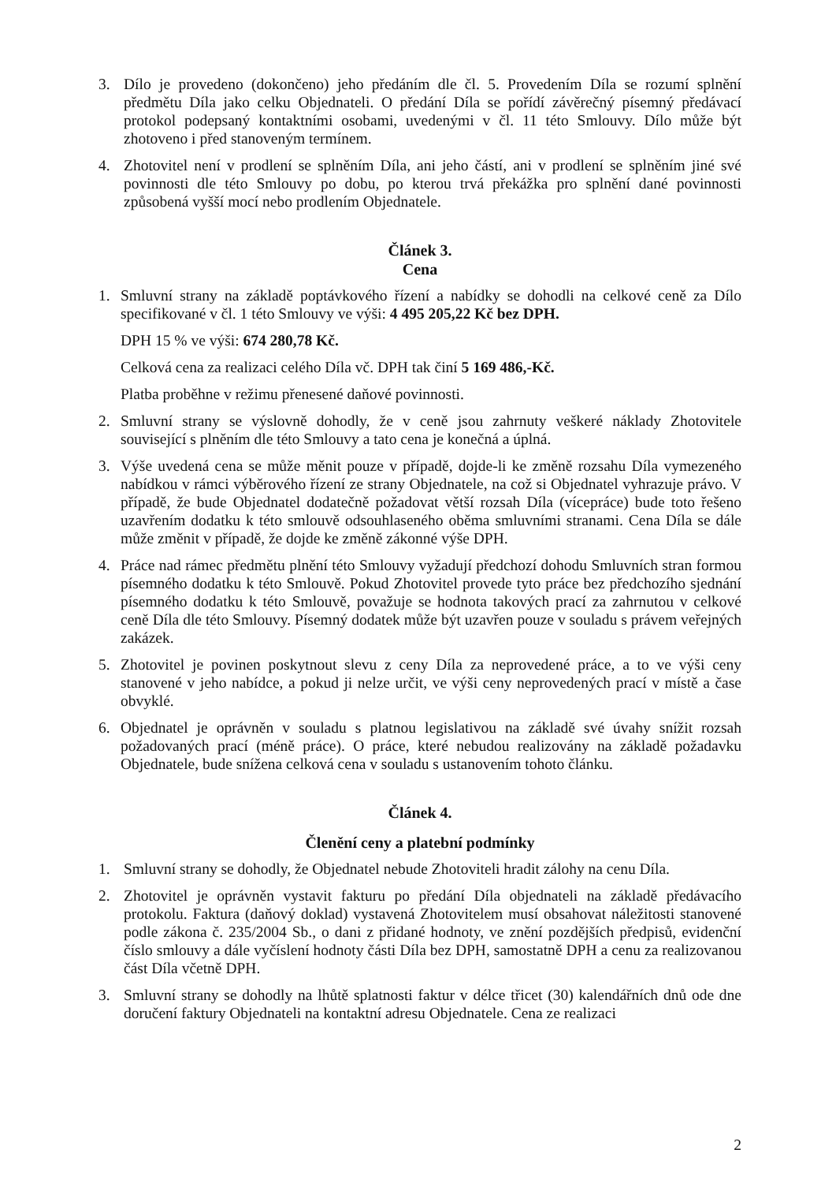3. Dílo je provedeno (dokončeno) jeho předáním dle čl. 5. Provedením Díla se rozumí splnění předmětu Díla jako celku Objednateli. O předání Díla se pořídí závěrečný písemný předávací protokol podepsaný kontaktními osobami, uvedenými v čl. 11 této Smlouvy. Dílo může být zhotoveno i před stanoveným termínem.
4. Zhotovitel není v prodlení se splněním Díla, ani jeho částí, ani v prodlení se splněním jiné své povinnosti dle této Smlouvy po dobu, po kterou trvá překážka pro splnění dané povinnosti způsobená vyšší mocí nebo prodlením Objednatele.
Článek 3.
Cena
1. Smluvní strany na základě poptávkového řízení a nabídky se dohodli na celkové ceně za Dílo specifikované v čl. 1 této Smlouvy ve výši: 4 495 205,22 Kč bez DPH.
DPH 15 % ve výši: 674 280,78 Kč.
Celková cena za realizaci celého Díla vč. DPH tak činí 5 169 486,-Kč.
Platba proběhne v režimu přenesené daňové povinnosti.
2. Smluvní strany se výslovně dohodly, že v ceně jsou zahrnuty veškeré náklady Zhotovitele související s plněním dle této Smlouvy a tato cena je konečná a úplná.
3. Výše uvedená cena se může měnit pouze v případě, dojde-li ke změně rozsahu Díla vymezeného nabídkou v rámci výběrového řízení ze strany Objednatele, na což si Objednatel vyhrazuje právo. V případě, že bude Objednatel dodatečně požadovat větší rozsah Díla (vícepráce) bude toto řešeno uzavřením dodatku k této smlouvě odsouhlaseného oběma smluvními stranami. Cena Díla se dále může změnit v případě, že dojde ke změně zákonné výše DPH.
4. Práce nad rámec předmětu plnění této Smlouvy vyžadují předchozí dohodu Smluvních stran formou písemného dodatku k této Smlouvě. Pokud Zhotovitel provede tyto práce bez předchozího sjednání písemného dodatku k této Smlouvě, považuje se hodnota takových prací za zahrnutou v celkové ceně Díla dle této Smlouvy. Písemný dodatek může být uzavřen pouze v souladu s právem veřejných zakázek.
5. Zhotovitel je povinen poskytnout slevu z ceny Díla za neprovedené práce, a to ve výši ceny stanovené v jeho nabídce, a pokud ji nelze určit, ve výši ceny neprovedených prací v místě a čase obvyklé.
6. Objednatel je oprávněn v souladu s platnou legislativou na základě své úvahy snížit rozsah požadovaných prací (méně práce). O práce, které nebudou realizovány na základě požadavku Objednatele, bude snížena celková cena v souladu s ustanovením tohoto článku.
Článek 4.
Členění ceny a platební podmínky
1. Smluvní strany se dohodly, že Objednatel nebude Zhotoviteli hradit zálohy na cenu Díla.
2. Zhotovitel je oprávněn vystavit fakturu po předání Díla objednateli na základě předávacího protokolu. Faktura (daňový doklad) vystavená Zhotovitelem musí obsahovat náležitosti stanovené podle zákona č. 235/2004 Sb., o dani z přidané hodnoty, ve znění pozdějších předpisů, evidenční číslo smlouvy a dále vyčíslení hodnoty části Díla bez DPH, samostatně DPH a cenu za realizovanou část Díla včetně DPH.
3. Smluvní strany se dohodly na lhůtě splatnosti faktur v délce třicet (30) kalendářních dnů ode dne doručení faktury Objednateli na kontaktní adresu Objednatele. Cena ze realizaci
2